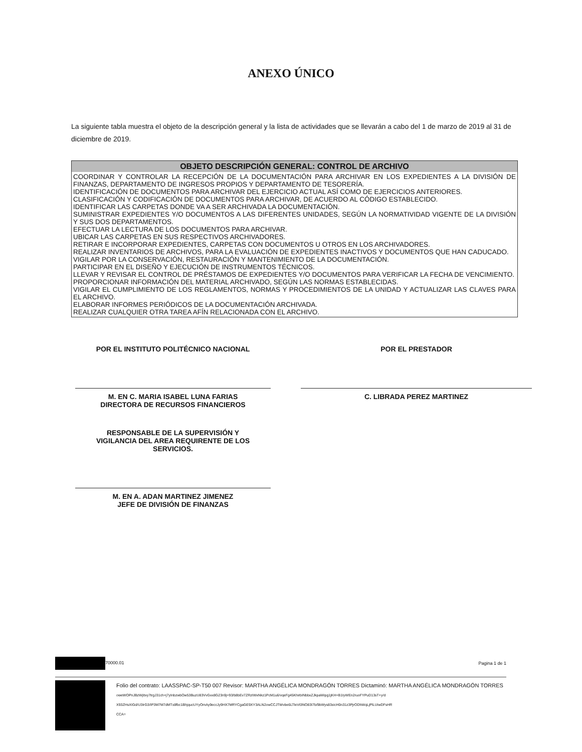ANEXO ÚNICO
La siguiente tabla muestra el objeto de la descripción general y la lista de actividades que se llevarán a cabo del 1 de marzo de 2019 al 31 de diciembre de 2019.
| OBJETO DESCRIPCIÓN GENERAL: CONTROL DE ARCHIVO |
| --- |
| COORDINAR Y CONTROLAR LA RECEPCIÓN DE LA DOCUMENTACIÓN PARA ARCHIVAR EN LOS EXPEDIENTES A LA DIVISIÓN DE FINANZAS, DEPARTAMENTO DE INGRESOS PROPIOS Y DEPARTAMENTO DE TESORERÍA. IDENTIFICACIÓN DE DOCUMENTOS PARA ARCHIVAR DEL EJERCICIO ACTUAL ASÍ COMO DE EJERCICIOS ANTERIORES. CLASIFICACIÓN Y CODIFICACIÓN DE DOCUMENTOS PARA ARCHIVAR, DE ACUERDO AL CÓDIGO ESTABLECIDO. IDENTIFICAR LAS CARPETAS DONDE VA A SER ARCHIVADA LA DOCUMENTACIÓN. SUMINISTRAR EXPEDIENTES Y/O DOCUMENTOS A LAS DIFERENTES UNIDADES, SEGÚN LA NORMATIVIDAD VIGENTE DE LA DIVISIÓN Y SUS DOS DEPARTAMENTOS. EFECTUAR LA LECTURA DE LOS DOCUMENTOS PARA ARCHIVAR. UBICAR LAS CARPETAS EN SUS RESPECTIVOS ARCHIVADORES. RETIRAR E INCORPORAR EXPEDIENTES, CARPETAS CON DOCUMENTOS U OTROS EN LOS ARCHIVADORES. REALIZAR INVENTARIOS DE ARCHIVOS, PARA LA EVALUACIÓN DE EXPEDIENTES INACTIVOS Y DOCUMENTOS QUE HAN CADUCADO. VIGILAR POR LA CONSERVACIÓN, RESTAURACIÓN Y MANTENIMIENTO DE LA DOCUMENTACIÓN. PARTICIPAR EN EL DISEÑO Y EJECUCIÓN DE INSTRUMENTOS TÉCNICOS. LLEVAR Y REVISAR EL CONTROL DE PRÉSTAMOS DE EXPEDIENTES Y/O DOCUMENTOS PARA VERIFICAR LA FECHA DE VENCIMIENTO. PROPORCIONAR INFORMACIÓN DEL MATERIAL ARCHIVADO, SEGÚN LAS NORMAS ESTABLECIDAS. VIGILAR EL CUMPLIMIENTO DE LOS REGLAMENTOS, NORMAS Y PROCEDIMIENTOS DE LA UNIDAD Y ACTUALIZAR LAS CLAVES PARA EL ARCHIVO. ELABORAR INFORMES PERIÓDICOS DE LA DOCUMENTACIÓN ARCHIVADA. REALIZAR CUALQUIER OTRA TAREA AFÍN RELACIONADA CON EL ARCHIVO. |
POR EL INSTITUTO POLITÉCNICO NACIONAL
M. EN C. MARIA ISABEL LUNA FARIAS
DIRECTORA DE RECURSOS FINANCIEROS
RESPONSABLE DE LA SUPERVISIÓN Y
VIGILANCIA DEL AREA REQUIRENTE DE LOS
SERVICIOS.
M. EN A. ADAN MARTINEZ JIMENEZ
JEFE DE DIVISIÓN DE FINANZAS
POR EL PRESTADOR
C. LIBRADA PEREZ MARTINEZ
70000.01 Pagina 1 de 1
Folio del contrato: LAASSPAC-SP-T50 007 Revisor: MARTHA ANGÉLICA MONDRAGÓN TORRES Dictaminó: MARTHA ANGÉLICA MONDRAGÓN TORRES
oweWOPnJBzWjItxy7trgJ31ch+j7yInbzwbOw53BuzU83VvGxx8G23n9j+93/b8bEv7ZRzIWxNkz1PcM1u6/vqeFg45KhirbINbbxZJkpaWipg1jKH+B1IyWEn2ruoFYPuD13sT+y/d
X93ZHsXIGd/U3IrG3/IP3M7M7dMTx8fbc1BhjqucUYyOmAy9eccJy9HX7MRYCgaGE9XY3ALN2owCCJTWvbe6LTleVt3NO83I7b/9bWys83xicH0n31z3PjrODhWqLjPlLUIwDFsHR
CCA=